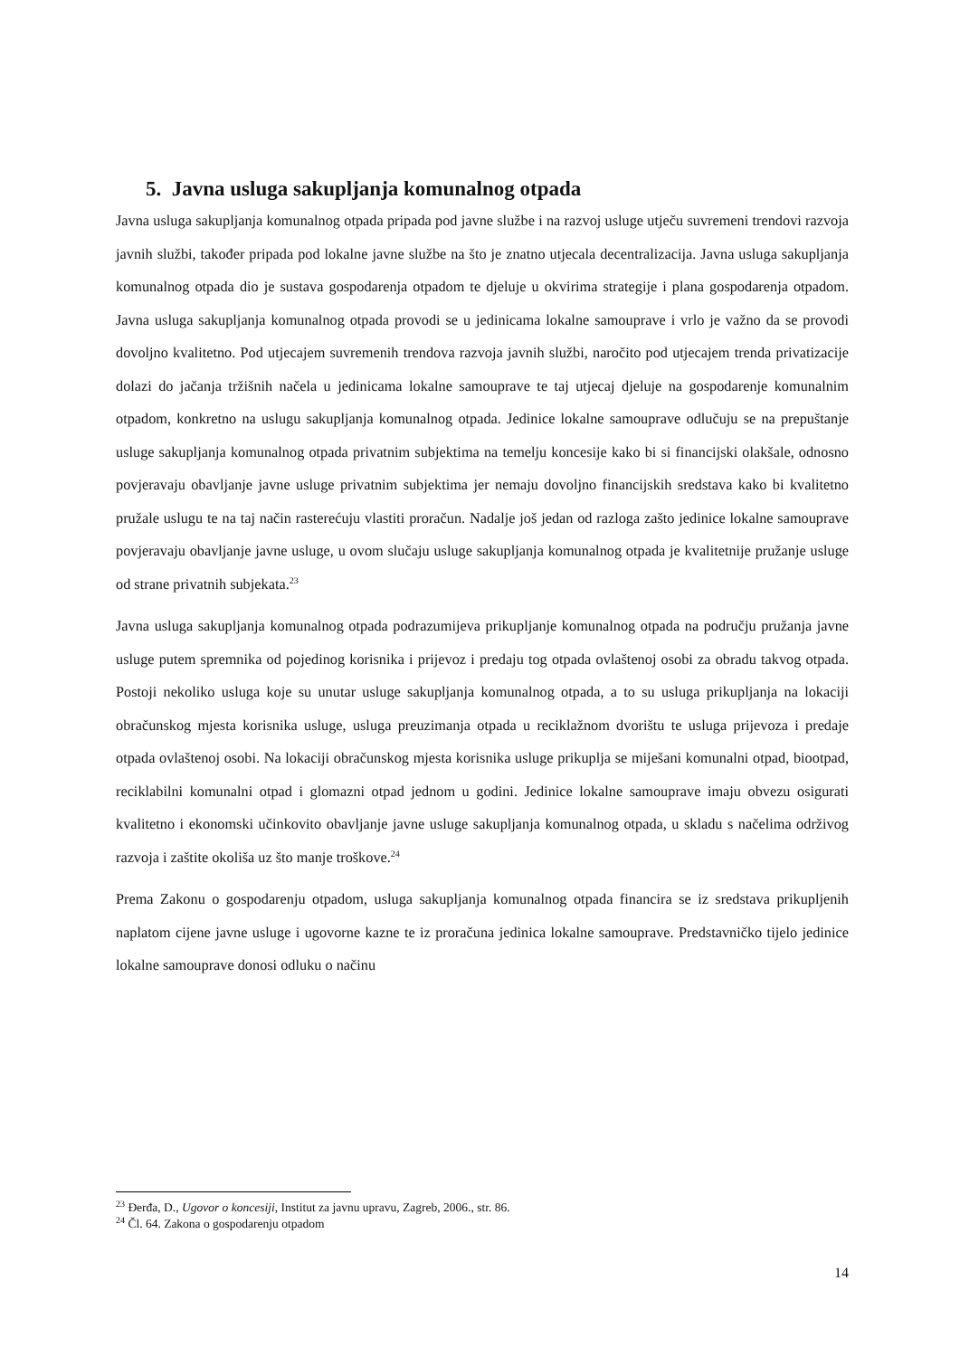5. Javna usluga sakupljanja komunalnog otpada
Javna usluga sakupljanja komunalnog otpada pripada pod javne službe i na razvoj usluge utječu suvremeni trendovi razvoja javnih službi, također pripada pod lokalne javne službe na što je znatno utjecala decentralizacija. Javna usluga sakupljanja komunalnog otpada dio je sustava gospodarenja otpadom te djeluje u okvirima strategije i plana gospodarenja otpadom. Javna usluga sakupljanja komunalnog otpada provodi se u jedinicama lokalne samouprave i vrlo je važno da se provodi dovoljno kvalitetno. Pod utjecajem suvremenih trendova razvoja javnih službi, naročito pod utjecajem trenda privatizacije dolazi do jačanja tržišnih načela u jedinicama lokalne samouprave te taj utjecaj djeluje na gospodarenje komunalnim otpadom, konkretno na uslugu sakupljanja komunalnog otpada. Jedinice lokalne samouprave odlučuju se na prepuštanje usluge sakupljanja komunalnog otpada privatnim subjektima na temelju koncesije kako bi si financijski olakšale, odnosno povjeravaju obavljanje javne usluge privatnim subjektima jer nemaju dovoljno financijskih sredstava kako bi kvalitetno pružale uslugu te na taj način rasterećuju vlastiti proračun. Nadalje još jedan od razloga zašto jedinice lokalne samouprave povjeravaju obavljanje javne usluge, u ovom slučaju usluge sakupljanja komunalnog otpada je kvalitetnije pružanje usluge od strane privatnih subjekata.<sup>23</sup>
Javna usluga sakupljanja komunalnog otpada podrazumijeva prikupljanje komunalnog otpada na području pružanja javne usluge putem spremnika od pojedinog korisnika i prijevoz i predaju tog otpada ovlaštenoj osobi za obradu takvog otpada. Postoji nekoliko usluga koje su unutar usluge sakupljanja komunalnog otpada, a to su usluga prikupljanja na lokaciji obračunskog mjesta korisnika usluge, usluga preuzimanja otpada u reciklažnom dvorištu te usluga prijevoza i predaje otpada ovlaštenoj osobi. Na lokaciji obračunskog mjesta korisnika usluge prikuplja se miješani komunalni otpad, biootpad, reciklabilni komunalni otpad i glomazni otpad jednom u godini. Jedinice lokalne samouprave imaju obvezu osigurati kvalitetno i ekonomski učinkovito obavljanje javne usluge sakupljanja komunalnog otpada, u skladu s načelima održivog razvoja i zaštite okoliša uz što manje troškove.<sup>24</sup>
Prema Zakonu o gospodarenju otpadom, usluga sakupljanja komunalnog otpada financira se iz sredstava prikupljenih naplatom cijene javne usluge i ugovorne kazne te iz proračuna jedinica lokalne samouprave. Predstavničko tijelo jedinice lokalne samouprave donosi odluku o načinu
<sup>23</sup> Đerđa, D., Ugovor o koncesiji, Institut za javnu upravu, Zagreb, 2006., str. 86.
<sup>24</sup> Čl. 64. Zakona o gospodarenju otpadom
14